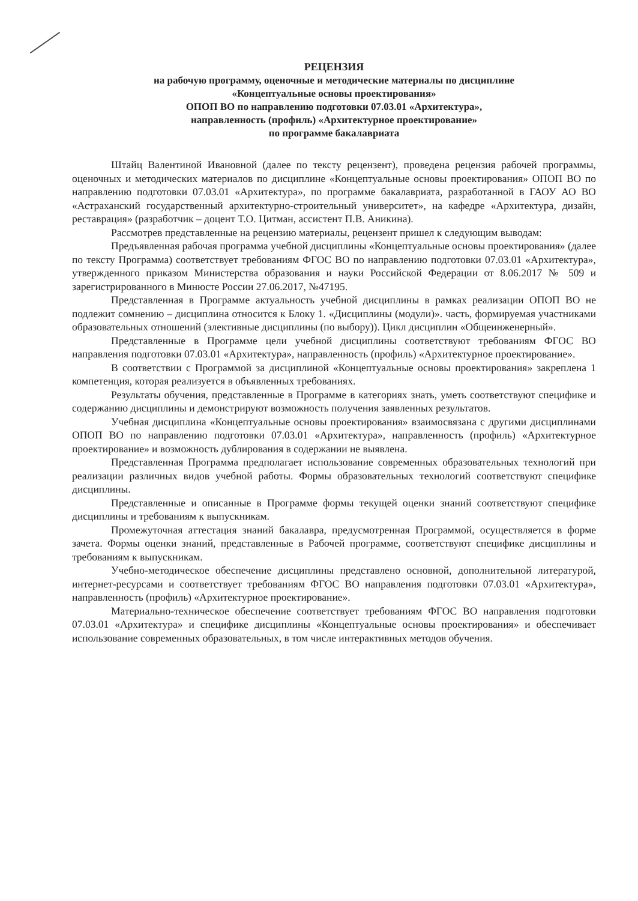РЕЦЕНЗИЯ
на рабочую программу, оценочные и методические материалы по дисциплине
«Концептуальные основы проектирования»
ОПОП ВО по направлению подготовки 07.03.01 «Архитектура»,
направленность (профиль) «Архитектурное проектирование»
по программе бакалавриата
Штайц Валентиной Ивановной (далее по тексту рецензент), проведена рецензия рабочей программы, оценочных и методических материалов по дисциплине «Концептуальные основы проектирования» ОПОП ВО по направлению подготовки 07.03.01 «Архитектура», по программе бакалавриата, разработанной в ГАОУ АО ВО «Астраханский государственный архитектурно-строительный университет», на кафедре «Архитектура, дизайн, реставрация» (разработчик – доцент Т.О. Цитман, ассистент П.В. Аникина).
Рассмотрев представленные на рецензию материалы, рецензент пришел к следующим выводам:
Предъявленная рабочая программа учебной дисциплины «Концептуальные основы проектирования» (далее по тексту Программа) соответствует требованиям ФГОС ВО по направлению подготовки 07.03.01 «Архитектура», утвержденного приказом Министерства образования и науки Российской Федерации от 8.06.2017 № 509 и зарегистрированного в Минюсте России 27.06.2017, №47195.
Представленная в Программе актуальность учебной дисциплины в рамках реализации ОПОП ВО не подлежит сомнению – дисциплина относится к Блоку 1. «Дисциплины (модули)». часть, формируемая участниками образовательных отношений (элективные дисциплины (по выбору)). Цикл дисциплин «Общеинженерный».
Представленные в Программе цели учебной дисциплины соответствуют требованиям ФГОС ВО направления подготовки 07.03.01 «Архитектура», направленность (профиль) «Архитектурное проектирование».
В соответствии с Программой за дисциплиной «Концептуальные основы проектирования» закреплена 1 компетенция, которая реализуется в объявленных требованиях.
Результаты обучения, представленные в Программе в категориях знать, уметь соответствуют специфике и содержанию дисциплины и демонстрируют возможность получения заявленных результатов.
Учебная дисциплина «Концептуальные основы проектирования» взаимосвязана с другими дисциплинами ОПОП ВО по направлению подготовки 07.03.01 «Архитектура», направленность (профиль) «Архитектурное проектирование» и возможность дублирования в содержании не выявлена.
Представленная Программа предполагает использование современных образовательных технологий при реализации различных видов учебной работы. Формы образовательных технологий соответствуют специфике дисциплины.
Представленные и описанные в Программе формы текущей оценки знаний соответствуют специфике дисциплины и требованиям к выпускникам.
Промежуточная аттестация знаний бакалавра, предусмотренная Программой, осуществляется в форме зачета. Формы оценки знаний, представленные в Рабочей программе, соответствуют специфике дисциплины и требованиям к выпускникам.
Учебно-методическое обеспечение дисциплины представлено основной, дополнительной литературой, интернет-ресурсами и соответствует требованиям ФГОС ВО направления подготовки 07.03.01 «Архитектура», направленность (профиль) «Архитектурное проектирование».
Материально-техническое обеспечение соответствует требованиям ФГОС ВО направления подготовки 07.03.01 «Архитектура» и специфике дисциплины «Концептуальные основы проектирования» и обеспечивает использование современных образовательных, в том числе интерактивных методов обучения.